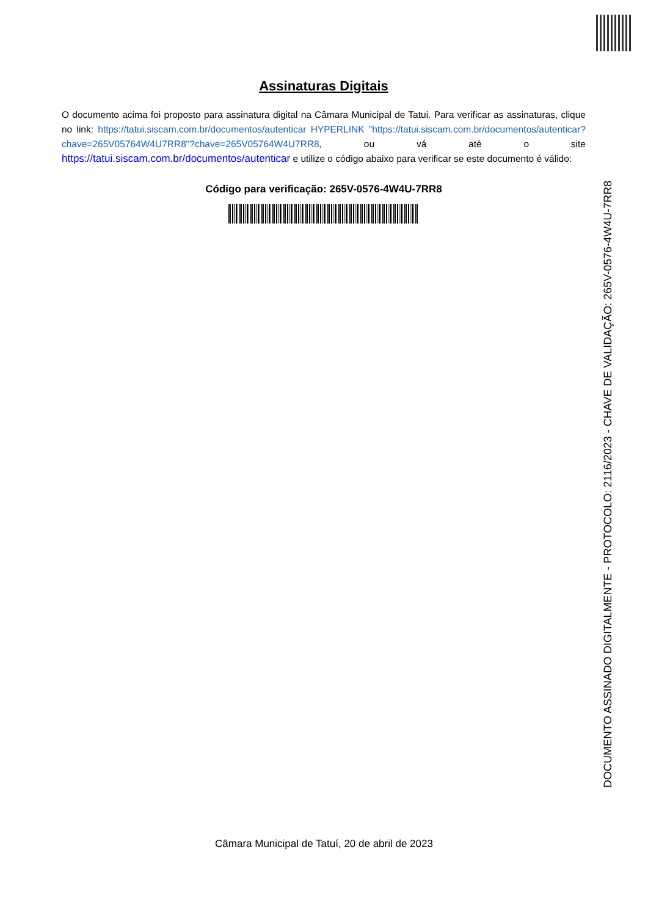Assinaturas Digitais
O documento acima foi proposto para assinatura digital na Câmara Municipal de Tatui. Para verificar as assinaturas, clique no link: https://tatui.siscam.com.br/documentos/autenticar HYPERLINK "https://tatui.siscam.com.br/documentos/autenticar?chave=265V05764W4U7RR8"?chave=265V05764W4U7RR8, ou vá até o site https://tatui.siscam.com.br/documentos/autenticar e utilize o código abaixo para verificar se este documento é válido:
Código para verificação: 265V-0576-4W4U-7RR8
DOCUMENTO ASSINADO DIGITALMENTE - PROTOCOLO: 2116/2023 - CHAVE DE VALIDAÇÃO: 265V-0576-4W4U-7RR8
Câmara Municipal de Tatuí, 20 de abril de 2023